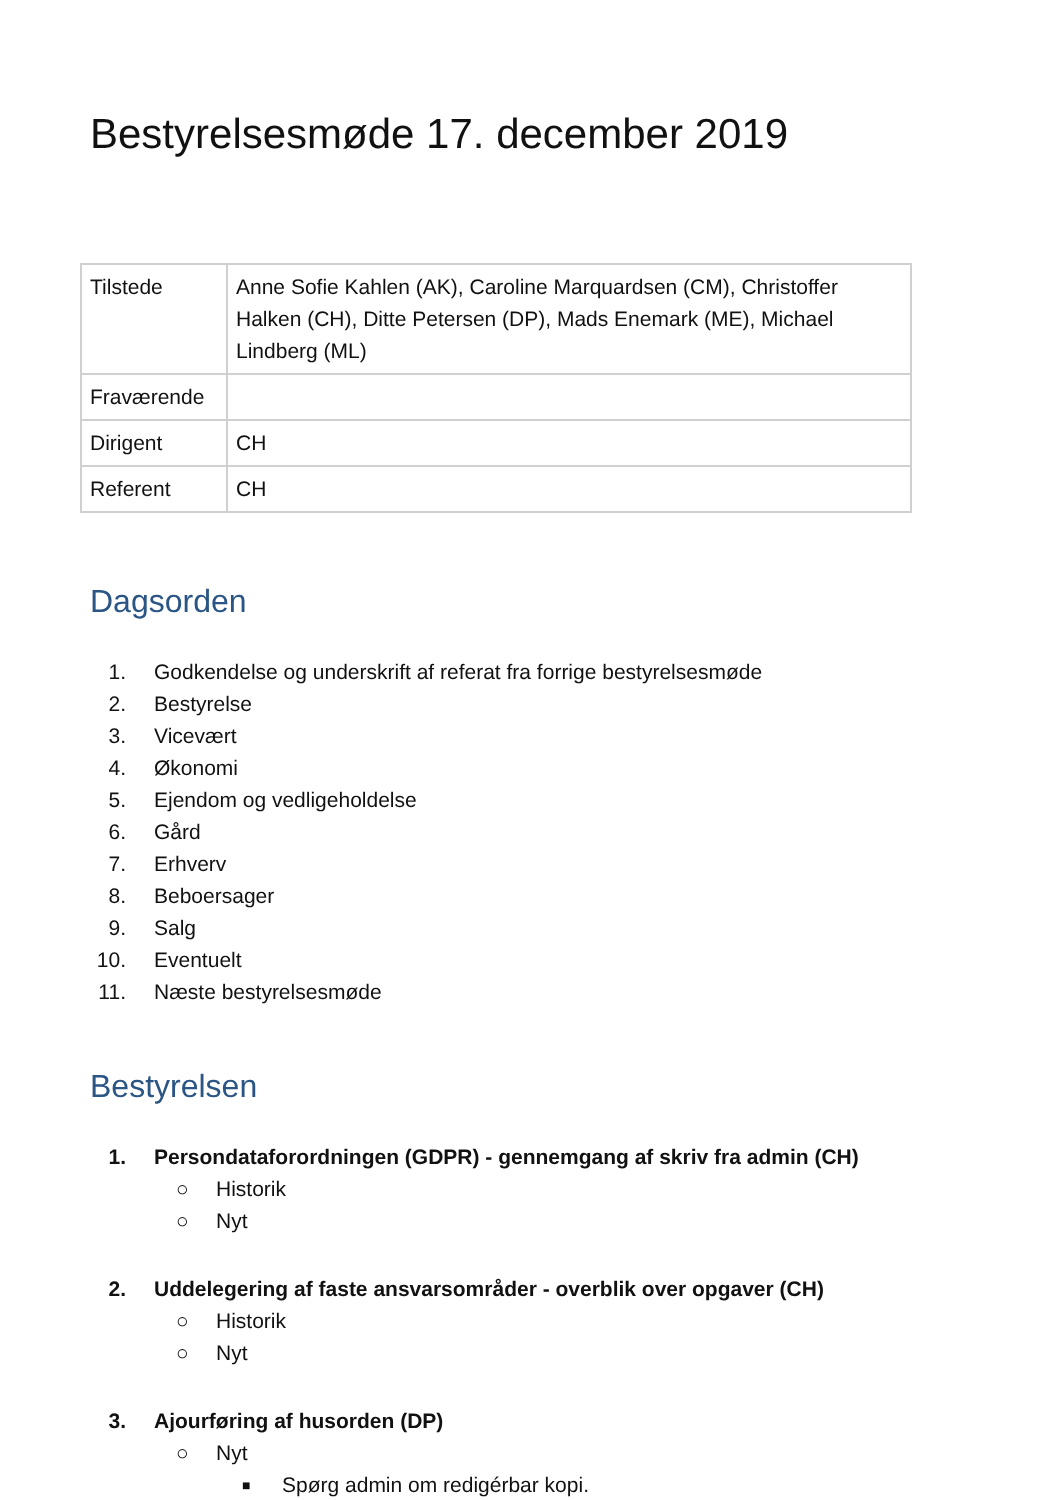Bestyrelsesmøde 17. december 2019
| Tilstede | Anne Sofie Kahlen (AK), Caroline Marquardsen (CM), Christoffer Halken (CH), Ditte Petersen (DP), Mads Enemark (ME), Michael Lindberg (ML) |
| Fraværende | |
| Dirigent | CH |
| Referent | CH |
Dagsorden
1. Godkendelse og underskrift af referat fra forrige bestyrelsesmøde
2. Bestyrelse
3. Vicevært
4. Økonomi
5. Ejendom og vedligeholdelse
6. Gård
7. Erhverv
8. Beboersager
9. Salg
10. Eventuelt
11. Næste bestyrelsesmøde
Bestyrelsen
1. Persondataforordningen (GDPR) - gennemgang af skriv fra admin (CH)
○ Historik
○ Nyt
2. Uddelegering af faste ansvarsområder - overblik over opgaver (CH)
○ Historik
○ Nyt
3. Ajourføring af husorden (DP)
○ Nyt
■ Spørg admin om redigérbar kopi.